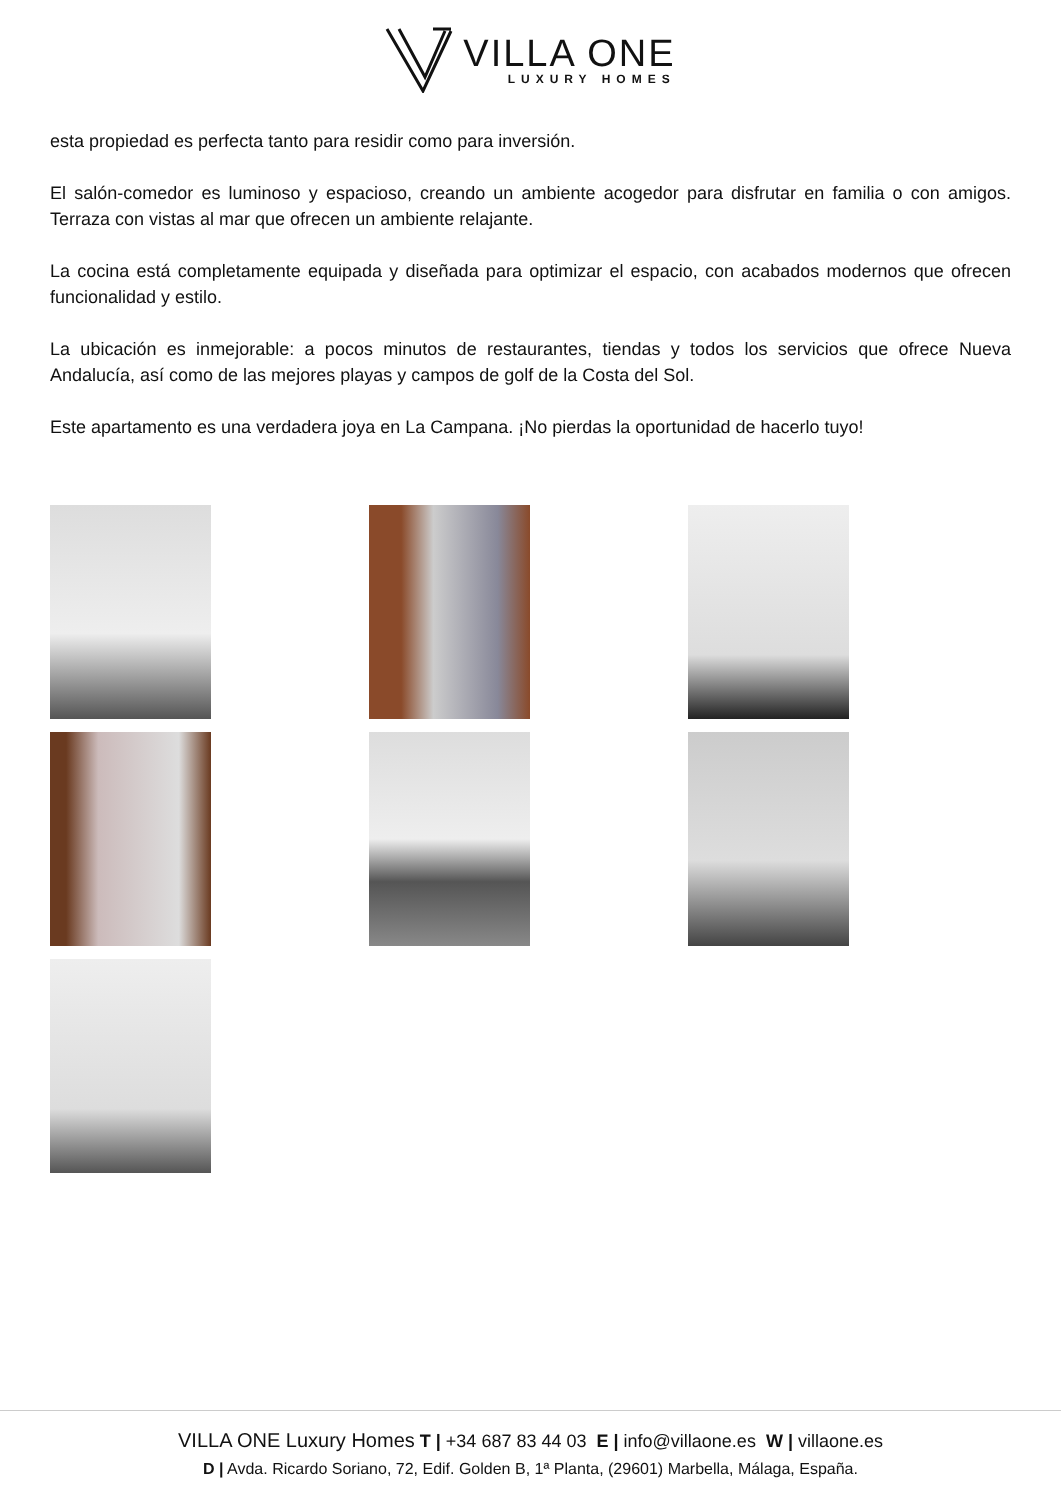VILLA ONE
LUXURY HOMES
esta propiedad es perfecta tanto para residir como para inversión.
El salón-comedor es luminoso y espacioso, creando un ambiente acogedor para disfrutar en familia o con amigos. Terraza con vistas al mar que ofrecen un ambiente relajante.
La cocina está completamente equipada y diseñada para optimizar el espacio, con acabados modernos que ofrecen funcionalidad y estilo.
La ubicación es inmejorable: a pocos minutos de restaurantes, tiendas y todos los servicios que ofrece Nueva Andalucía, así como de las mejores playas y campos de golf de la Costa del Sol.
Este apartamento es una verdadera joya en La Campana. ¡No pierdas la oportunidad de hacerlo tuyo!
VILLA ONE Luxury Homes T | +34 687 83 44 03 E | info@villaone.es W | villaone.es
D | Avda. Ricardo Soriano, 72, Edif. Golden B, 1ª Planta, (29601) Marbella, Málaga, España.